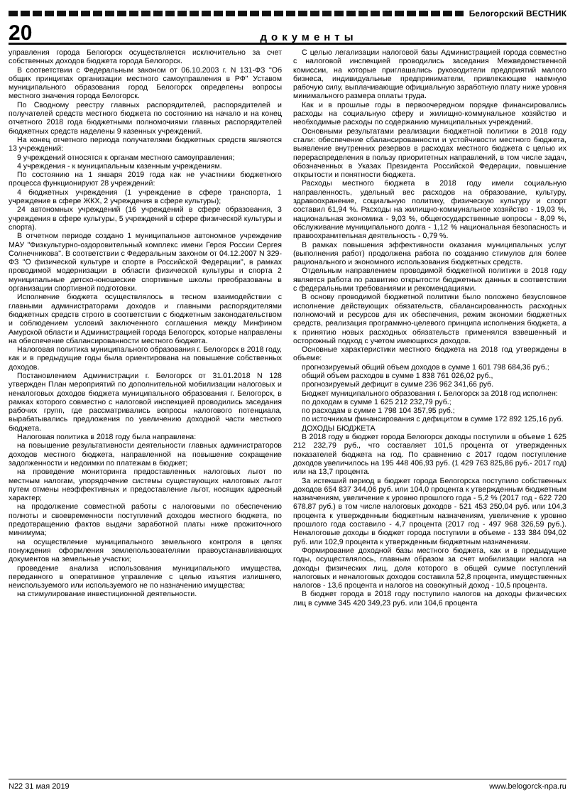Белогорский ВЕСТНИК
20 документы
управления города Белогорск осуществляется исключительно за счет собственных доходов бюджета города Белогорск.
В соответствии с Федеральным законом от 06.10.2003 г. N 131-ФЗ "Об общих принципах организации местного самоуправления в РФ" Уставом муниципального образования город Белогорск определены вопросы местного значения города Белогорск.
По Сводному реестру главных распорядителей, распорядителей и получателей средств местного бюджета по состоянию на начало и на конец отчетного 2018 года бюджетными полномочиями главных распорядителей бюджетных средств наделены 9 казенных учреждений.
На конец отчетного периода получателями бюджетных средств являются 13 учреждений:
9 учреждений относятся к органам местного самоуправления;
4 учреждения - к муниципальным казенным учреждениям.
По состоянию на 1 января 2019 года как не участники бюджетного процесса функционируют 28 учреждений:
4 бюджетных учреждения (1 учреждение в сфере транспорта, 1 учреждение в сфере ЖКХ, 2 учреждения в сфере культуры);
24 автономных учреждений (16 учреждений в сфере образования, 3 учреждения в сфере культуры, 5 учреждений в сфере физической культуры и спорта).
В отчетном периоде создано 1 муниципальное автономное учреждение МАУ "Физкультурно-оздоровительный комплекс имени Героя России Сергея Солнечникова". В соответствии с Федеральным законом от 04.12.2007 N 329-ФЗ "О физической культуре и спорте в Российской Федерации", в рамках проводимой модернизации в области физической культуры и спорта 2 муниципальные детско-юношеские спортивные школы преобразованы в организации спортивной подготовки.
Исполнение бюджета осуществлялось в тесном взаимодействии с главными администраторами доходов и главными распорядителями бюджетных средств строго в соответствии с бюджетным законодательством и соблюдением условий заключенного соглашения между Минфином Амурской области и Администрацией города Белогорск, которые направлены на обеспечение сбалансированности местного бюджета.
Налоговая политика муниципального образования г. Белогорск в 2018 году, как и в предыдущие годы была ориентирована на повышение собственных доходов.
Постановлением Администрации г. Белогорск от 31.01.2018 N 128 утвержден План мероприятий по дополнительной мобилизации налоговых и неналоговых доходов бюджета муниципального образования г. Белогорск, в рамках которого совместно с налоговой инспекцией проводились заседания рабочих групп, где рассматривались вопросы налогового потенциала, вырабатывались предложения по увеличению доходной части местного бюджета.
Налоговая политика в 2018 году была направлена:
на повышение результативности деятельности главных администраторов доходов местного бюджета, направленной на повышение сокращение задолженности и недоимки по платежам в бюджет;
на проведение мониторинга предоставленных налоговых льгот по местным налогам, упорядочение системы существующих налоговых льгот путем отмены неэффективных и предоставление льгот, носящих адресный характер;
на продолжение совместной работы с налоговыми по обеспечению полноты и своевременности поступлений доходов местного бюджета, по предотвращению фактов выдачи заработной платы ниже прожиточного минимума;
на осуществление муниципального земельного контроля в целях понуждения оформления землепользователями правоустанавливающих документов на земельные участки;
проведение анализа использования муниципального имущества, переданного в оперативное управление с целью изъятия излишнего, неиспользуемого или используемого не по назначению имущества;
на стимулирование инвестиционной деятельности.
С целью легализации налоговой базы Администрацией города совместно с налоговой инспекцией проводились заседания Межведомственной комиссии, на которые приглашались руководители предприятий малого бизнеса, индивидуальные предприниматели, привлекающие наемную рабочую силу, выплачивающие официальную заработную плату ниже уровня минимального размера оплаты труда.
Как и в прошлые годы в первоочередном порядке финансировались расходы на социальную сферу и жилищно-коммунальное хозяйство и необходимые расходы по содержанию муниципальных учреждений.
Основными результатами реализации бюджетной политики в 2018 году стали: обеспечение сбалансированности и устойчивости местного бюджета, выявление внутренних резервов в расходах местного бюджета с целью их перераспределения в пользу приоритетных направлений, в том числе задач, обозначенных в Указах Президента Российской Федерации, повышение открытости и понятности бюджета.
Расходы местного бюджета в 2018 году имели социальную направленность, удельный вес расходов на образование, культуру, здравоохранение, социальную политику, физическую культуру и спорт составил 61,94 %. Расходы на жилищно-коммунальное хозяйство - 19,03 %, национальная экономика - 9,03 %, общегосударственные вопросы - 8,09 %, обслуживание муниципального долга - 1,12 % национальная безопасность и правоохранительная деятельность - 0,79 %.
В рамках повышения эффективности оказания муниципальных услуг (выполнения работ) продолжена работа по созданию стимулов для более рационального и экономного использования бюджетных средств.
Отдельным направлением проводимой бюджетной политики в 2018 году является работа по развитию открытости бюджетных данных в соответствии с федеральными требованиями и рекомендациями.
В основу проводимой бюджетной политики было положено безусловное исполнение действующих обязательств, сбалансированность расходных полномочий и ресурсов для их обеспечения, режим экономии бюджетных средств, реализация программно-целевого принципа исполнения бюджета, а к принятию новых расходных обязательств применялся взвешенный и осторожный подход с учетом имеющихся доходов.
Основные характеристики местного бюджета на 2018 год утверждены в объеме:
прогнозируемый общий объем доходов в сумме 1 601 798 684,36 руб.;
общий объем расходов в сумме 1 838 761 026,02 руб.,
прогнозируемый дефицит в сумме 236 962 341,66 руб.
Бюджет муниципального образования г. Белогорск за 2018 год исполнен:
по доходам в сумме 1 625 212 232,79 руб.;
по расходам в сумме 1 798 104 357,95 руб.;
по источникам финансирования с дефицитом в сумме 172 892 125,16 руб.
ДОХОДЫ БЮДЖЕТА
В 2018 году в бюджет города Белогорск доходы поступили в объеме 1 625 212 232,79 руб., что составляет 101,5 процента от утвержденных показателей бюджета на год. По сравнению с 2017 годом поступление доходов увеличилось на 195 448 406,93 руб. (1 429 763 825,86 руб.- 2017 год) или на 13,7 процента.
За истекший период в бюджет города Белогорска поступило собственных доходов 654 837 344,06 руб. или 104,0 процента к утвержденным бюджетным назначениям, увеличение к уровню прошлого года - 5,2 % (2017 год - 622 720 678,87 руб.) в том числе налоговых доходов - 521 453 250,04 руб. или 104,3 процента к утвержденным бюджетным назначениям, увеличение к уровню прошлого года составило - 4,7 процента (2017 год - 497 968 326,59 руб.). Неналоговые доходы в бюджет города поступили в объеме - 133 384 094,02 руб. или 102,9 процента к утвержденным бюджетным назначениям.
Формирование доходной базы местного бюджета, как и в предыдущие годы, осуществлялось, главным образом за счет мобилизации налога на доходы физических лиц, доля которого в общей сумме поступлений налоговых и неналоговых доходов составила 52,8 процента, имущественных налогов - 13,6 процента и налогов на совокупный доход - 10,5 процента.
В бюджет города в 2018 году поступило налогов на доходы физических лиц в сумме 345 420 349,23 руб. или 104,6 процента
N22 31 мая 2019 www.belogorck-npa.ru